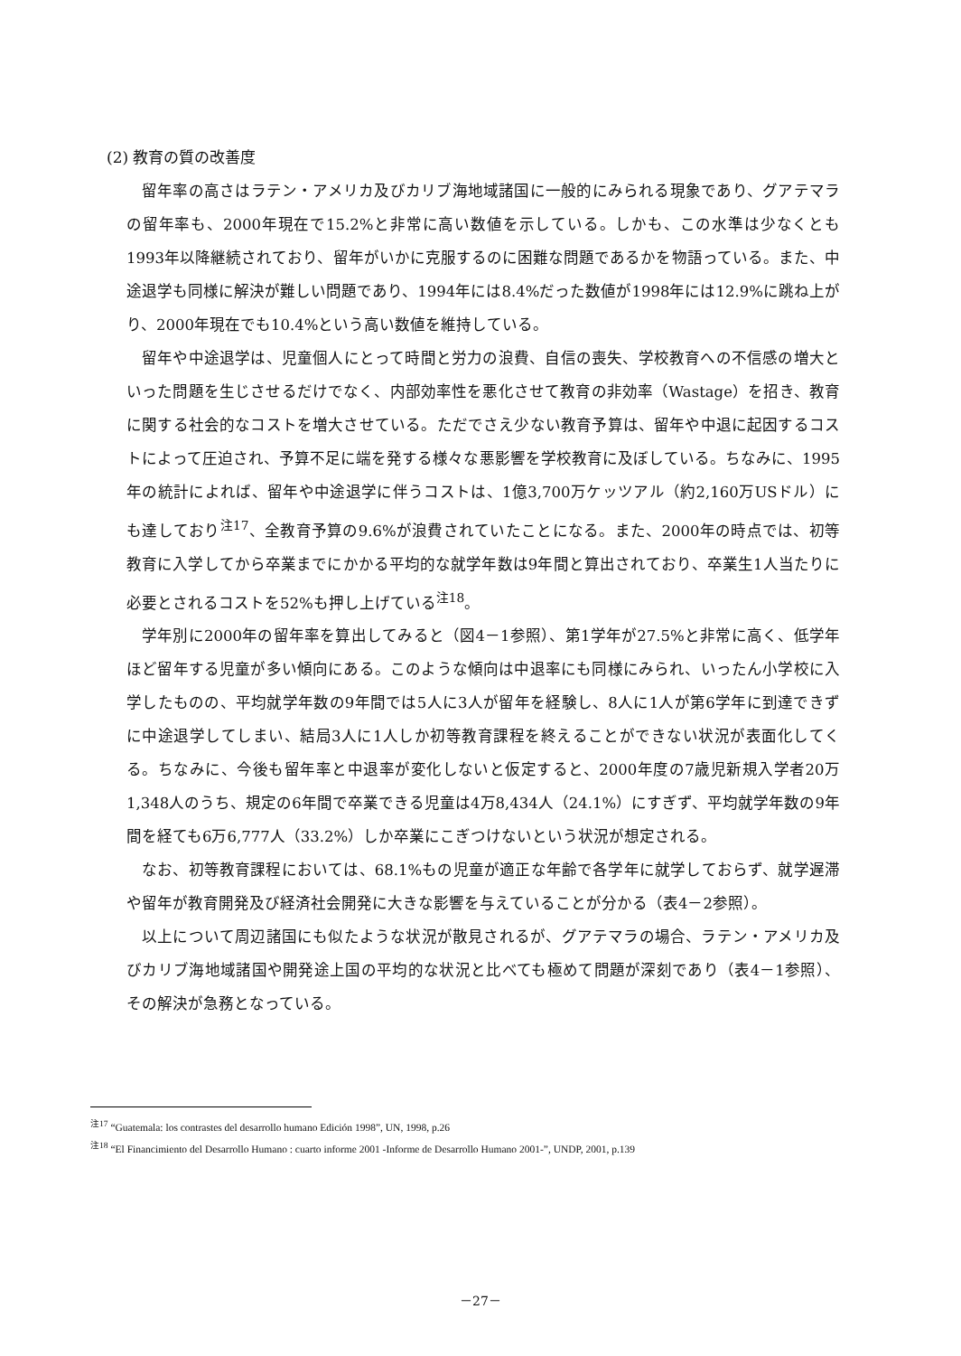(2) 教育の質の改善度
留年率の高さはラテン・アメリカ及びカリブ海地域諸国に一般的にみられる現象であり、グアテマラの留年率も、2000年現在で15.2%と非常に高い数値を示している。しかも、この水準は少なくとも1993年以降継続されており、留年がいかに克服するのに困難な問題であるかを物語っている。また、中途退学も同様に解決が難しい問題であり、1994年には8.4%だった数値が1998年には12.9%に跳ね上がり、2000年現在でも10.4%という高い数値を維持している。
留年や中途退学は、児童個人にとって時間と労力の浪費、自信の喪失、学校教育への不信感の増大といった問題を生じさせるだけでなく、内部効率性を悪化させて教育の非効率（Wastage）を招き、教育に関する社会的なコストを増大させている。ただでさえ少ない教育予算は、留年や中退に起因するコストによって圧迫され、予算不足に端を発する様々な悪影響を学校教育に及ぼしている。ちなみに、1995年の統計によれば、留年や中途退学に伴うコストは、1億3,700万ケッツアル（約2,160万USドル）にも達しており<sup>注17</sup>、全教育予算の9.6%が浪費されていたことになる。また、2000年の時点では、初等教育に入学してから卒業までにかかる平均的な就学年数は9年間と算出されており、卒業生1人当たりに必要とされるコストを52%も押し上げている<sup>注18</sup>。
学年別に2000年の留年率を算出してみると（図4－1参照）、第1学年が27.5%と非常に高く、低学年ほど留年する児童が多い傾向にある。このような傾向は中退率にも同様にみられ、いったん小学校に入学したものの、平均就学年数の9年間では5人に3人が留年を経験し、8人に1人が第6学年に到達できずに中途退学してしまい、結局3人に1人しか初等教育課程を終えることができない状況が表面化してくる。ちなみに、今後も留年率と中退率が変化しないと仮定すると、2000年度の7歳児新規入学者20万1,348人のうち、規定の6年間で卒業できる児童は4万8,434人（24.1%）にすぎず、平均就学年数の9年間を経ても6万6,777人（33.2%）しか卒業にこぎつけないという状況が想定される。
なお、初等教育課程においては、68.1%もの児童が適正な年齢で各学年に就学しておらず、就学遅滞や留年が教育開発及び経済社会開発に大きな影響を与えていることが分かる（表4－2参照）。
以上について周辺諸国にも似たような状況が散見されるが、グアテマラの場合、ラテン・アメリカ及びカリブ海地域諸国や開発途上国の平均的な状況と比べても極めて問題が深刻であり（表4－1参照）、その解決が急務となっている。
<sup>注17</sup> “Guatemala: los contrastes del desarrollo humano Edición 1998”, UN, 1998, p.26
<sup>注18</sup> “El Financimiento del Desarrollo Humano : cuarto informe 2001 -Informe de Desarrollo Humano 2001-”, UNDP, 2001, p.139
－27－